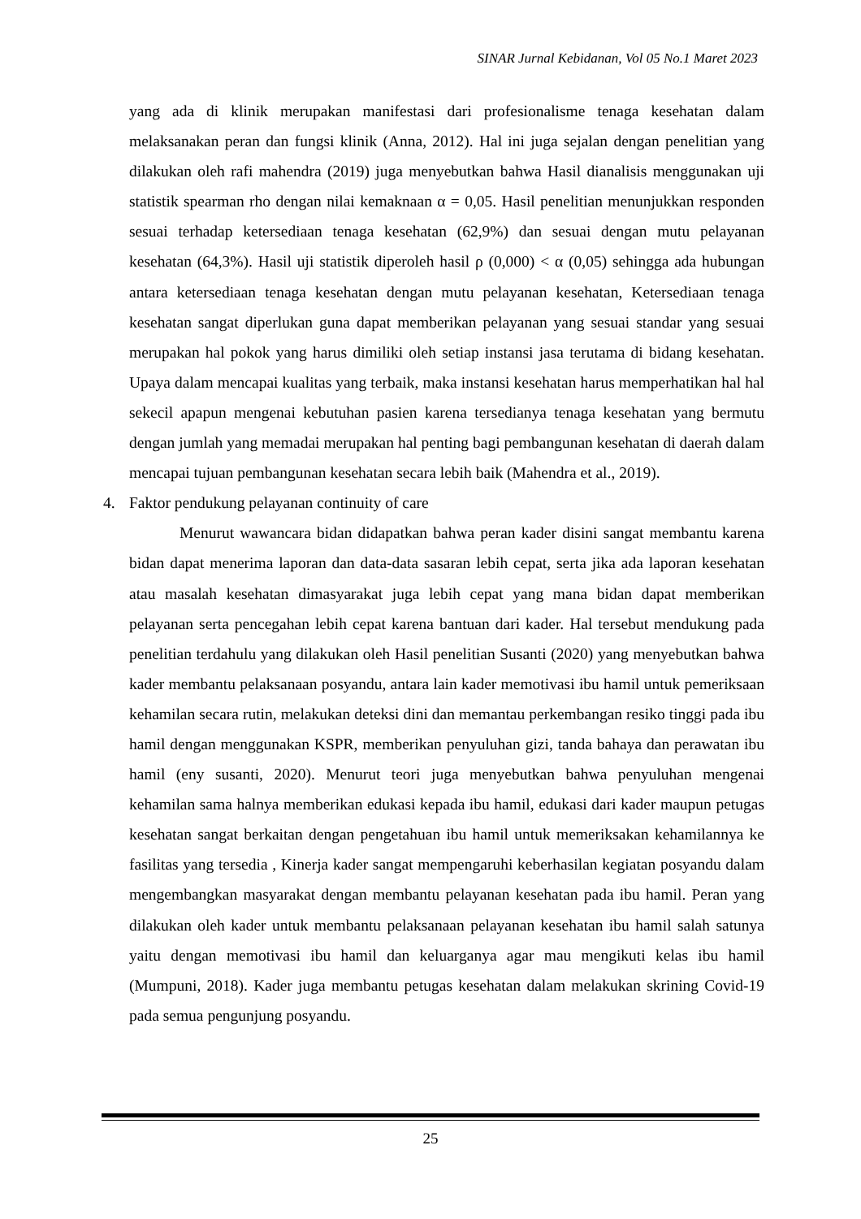SINAR Jurnal Kebidanan, Vol 05 No.1 Maret 2023
yang ada di klinik merupakan manifestasi dari profesionalisme tenaga kesehatan dalam melaksanakan peran dan fungsi klinik (Anna, 2012). Hal ini juga sejalan dengan penelitian yang dilakukan oleh rafi mahendra (2019) juga menyebutkan bahwa Hasil dianalisis menggunakan uji statistik spearman rho dengan nilai kemaknaan α = 0,05. Hasil penelitian menunjukkan responden sesuai terhadap ketersediaan tenaga kesehatan (62,9%) dan sesuai dengan mutu pelayanan kesehatan (64,3%). Hasil uji statistik diperoleh hasil ρ (0,000) < α (0,05) sehingga ada hubungan antara ketersediaan tenaga kesehatan dengan mutu pelayanan kesehatan, Ketersediaan tenaga kesehatan sangat diperlukan guna dapat memberikan pelayanan yang sesuai standar yang sesuai merupakan hal pokok yang harus dimiliki oleh setiap instansi jasa terutama di bidang kesehatan. Upaya dalam mencapai kualitas yang terbaik, maka instansi kesehatan harus memperhatikan hal hal sekecil apapun mengenai kebutuhan pasien karena tersedianya tenaga kesehatan yang bermutu dengan jumlah yang memadai merupakan hal penting bagi pembangunan kesehatan di daerah dalam mencapai tujuan pembangunan kesehatan secara lebih baik (Mahendra et al., 2019).
4. Faktor pendukung pelayanan continuity of care
Menurut wawancara bidan didapatkan bahwa peran kader disini sangat membantu karena bidan dapat menerima laporan dan data-data sasaran lebih cepat, serta jika ada laporan kesehatan atau masalah kesehatan dimasyarakat juga lebih cepat yang mana bidan dapat memberikan pelayanan serta pencegahan lebih cepat karena bantuan dari kader. Hal tersebut mendukung pada penelitian terdahulu yang dilakukan oleh Hasil penelitian Susanti (2020) yang menyebutkan bahwa kader membantu pelaksanaan posyandu, antara lain kader memotivasi ibu hamil untuk pemeriksaan kehamilan secara rutin, melakukan deteksi dini dan memantau perkembangan resiko tinggi pada ibu hamil dengan menggunakan KSPR, memberikan penyuluhan gizi, tanda bahaya dan perawatan ibu hamil (eny susanti, 2020). Menurut teori juga menyebutkan bahwa penyuluhan mengenai kehamilan sama halnya memberikan edukasi kepada ibu hamil, edukasi dari kader maupun petugas kesehatan sangat berkaitan dengan pengetahuan ibu hamil untuk memeriksakan kehamilannya ke fasilitas yang tersedia , Kinerja kader sangat mempengaruhi keberhasilan kegiatan posyandu dalam mengembangkan masyarakat dengan membantu pelayanan kesehatan pada ibu hamil. Peran yang dilakukan oleh kader untuk membantu pelaksanaan pelayanan kesehatan ibu hamil salah satunya yaitu dengan memotivasi ibu hamil dan keluarganya agar mau mengikuti kelas ibu hamil (Mumpuni, 2018). Kader juga membantu petugas kesehatan dalam melakukan skrining Covid-19 pada semua pengunjung posyandu.
25